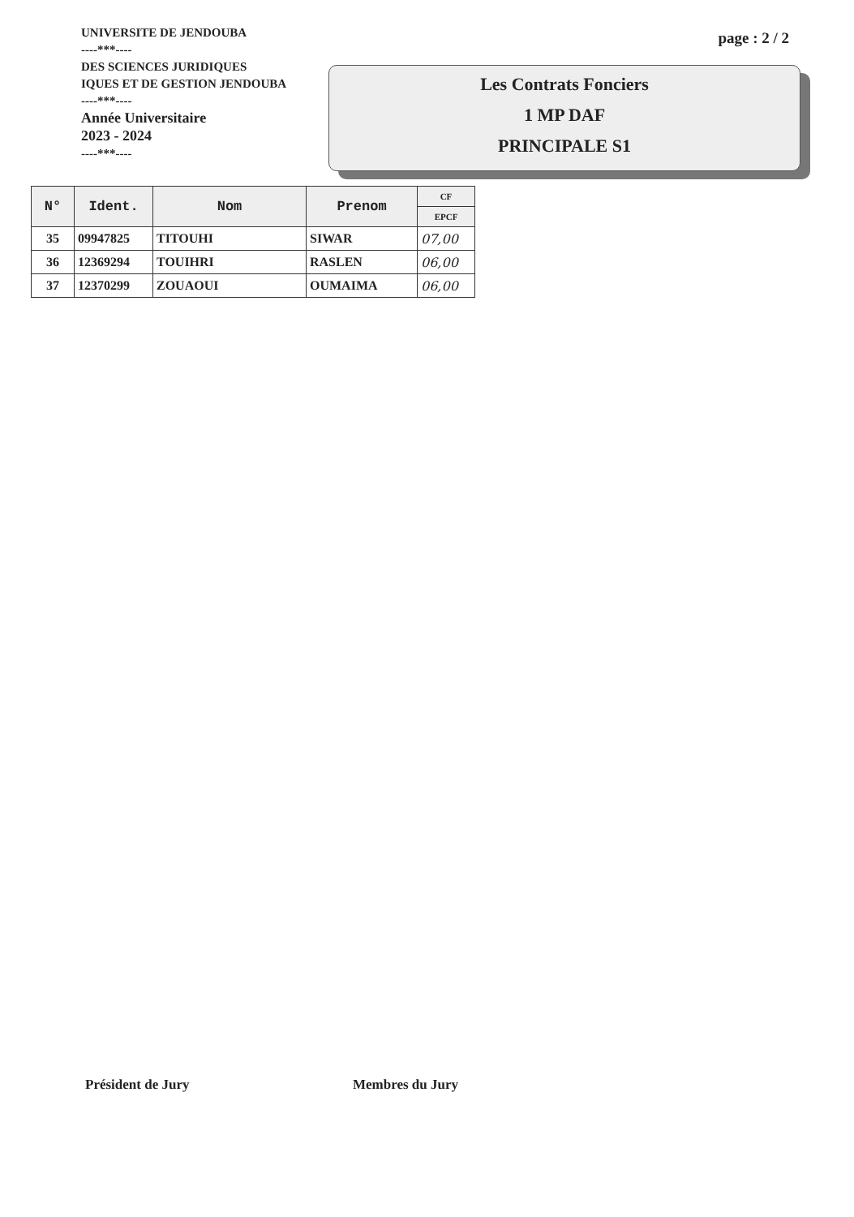UNIVERSITE DE JENDOUBA
----***----
DES SCIENCES JURIDIQUES
IQUES ET DE GESTION JENDOUBA
----***----
Année Universitaire
2023 - 2024
----***----
page : 2 / 2
Les Contrats Fonciers
1 MP DAF
PRINCIPALE S1
| N° | Ident. | Nom | Prenom | CF |
| --- | --- | --- | --- | --- |
| | | | | EPCF |
| 35 | 09947825 | TITOUHI | SIWAR | 07,00 |
| 36 | 12369294 | TOUIHRI | RASLEN | 06,00 |
| 37 | 12370299 | ZOUAOUI | OUMAIMA | 06,00 |
Président de Jury Membres du Jury